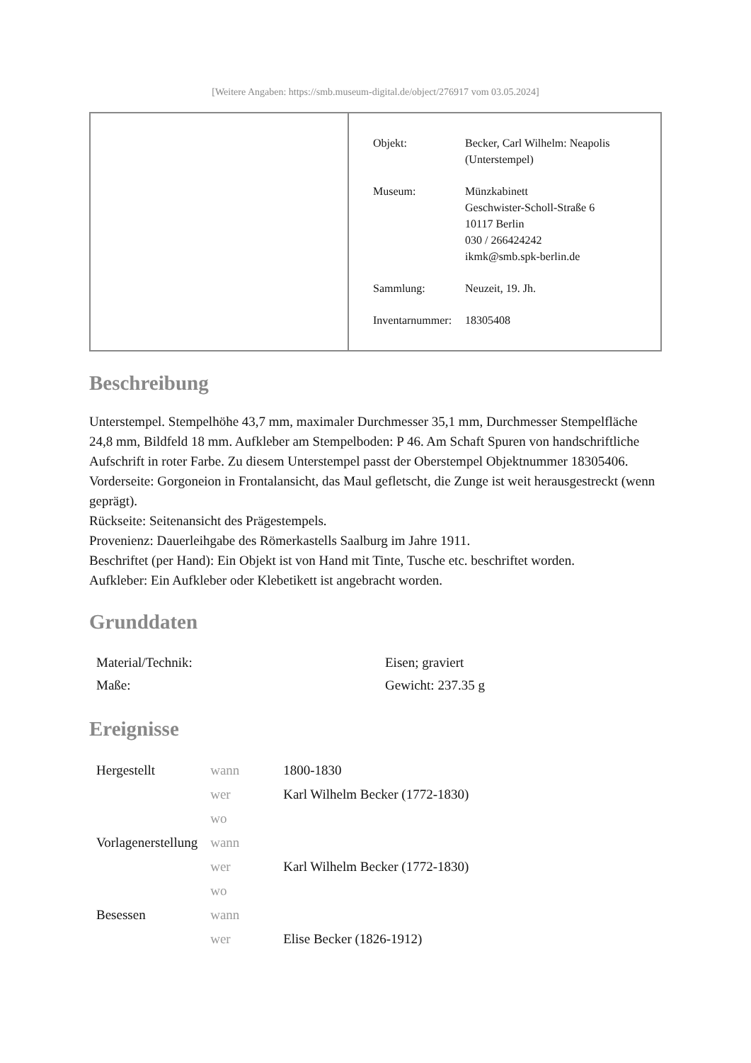[Weitere Angaben: https://smb.museum-digital.de/object/276917 vom 03.05.2024]
| Objekt: | Becker, Carl Wilhelm: Neapolis (Unterstempel) |
| Museum: | Münzkabinett Geschwister-Scholl-Straße 6 10117 Berlin 030 / 266424242 ikmk@smb.spk-berlin.de |
| Sammlung: | Neuzeit, 19. Jh. |
| Inventarnummer: | 18305408 |
Beschreibung
Unterstempel. Stempelhöhe 43,7 mm, maximaler Durchmesser 35,1 mm, Durchmesser Stempelfläche 24,8 mm, Bildfeld 18 mm. Aufkleber am Stempelboden: P 46. Am Schaft Spuren von handschriftliche Aufschrift in roter Farbe. Zu diesem Unterstempel passt der Oberstempel Objektnummer 18305406.
Vorderseite: Gorgoneion in Frontalansicht, das Maul gefletscht, die Zunge ist weit herausgestreckt (wenn geprägt).
Rückseite: Seitenansicht des Prägestempels.
Provenienz: Dauerleihgabe des Römerkastells Saalburg im Jahre 1911.
Beschriftet (per Hand): Ein Objekt ist von Hand mit Tinte, Tusche etc. beschriftet worden.
Aufkleber: Ein Aufkleber oder Klebetikett ist angebracht worden.
Grunddaten
| Material/Technik: | Eisen; graviert |
| Maße: | Gewicht: 237.35 g |
Ereignisse
| Hergestellt | wann | 1800-1830 |
| | wer | Karl Wilhelm Becker (1772-1830) |
| | wo | |
| Vorlagenerstellung | wann | |
| | wer | Karl Wilhelm Becker (1772-1830) |
| | wo | |
| Besessen | wann | |
| | wer | Elise Becker (1826-1912) |